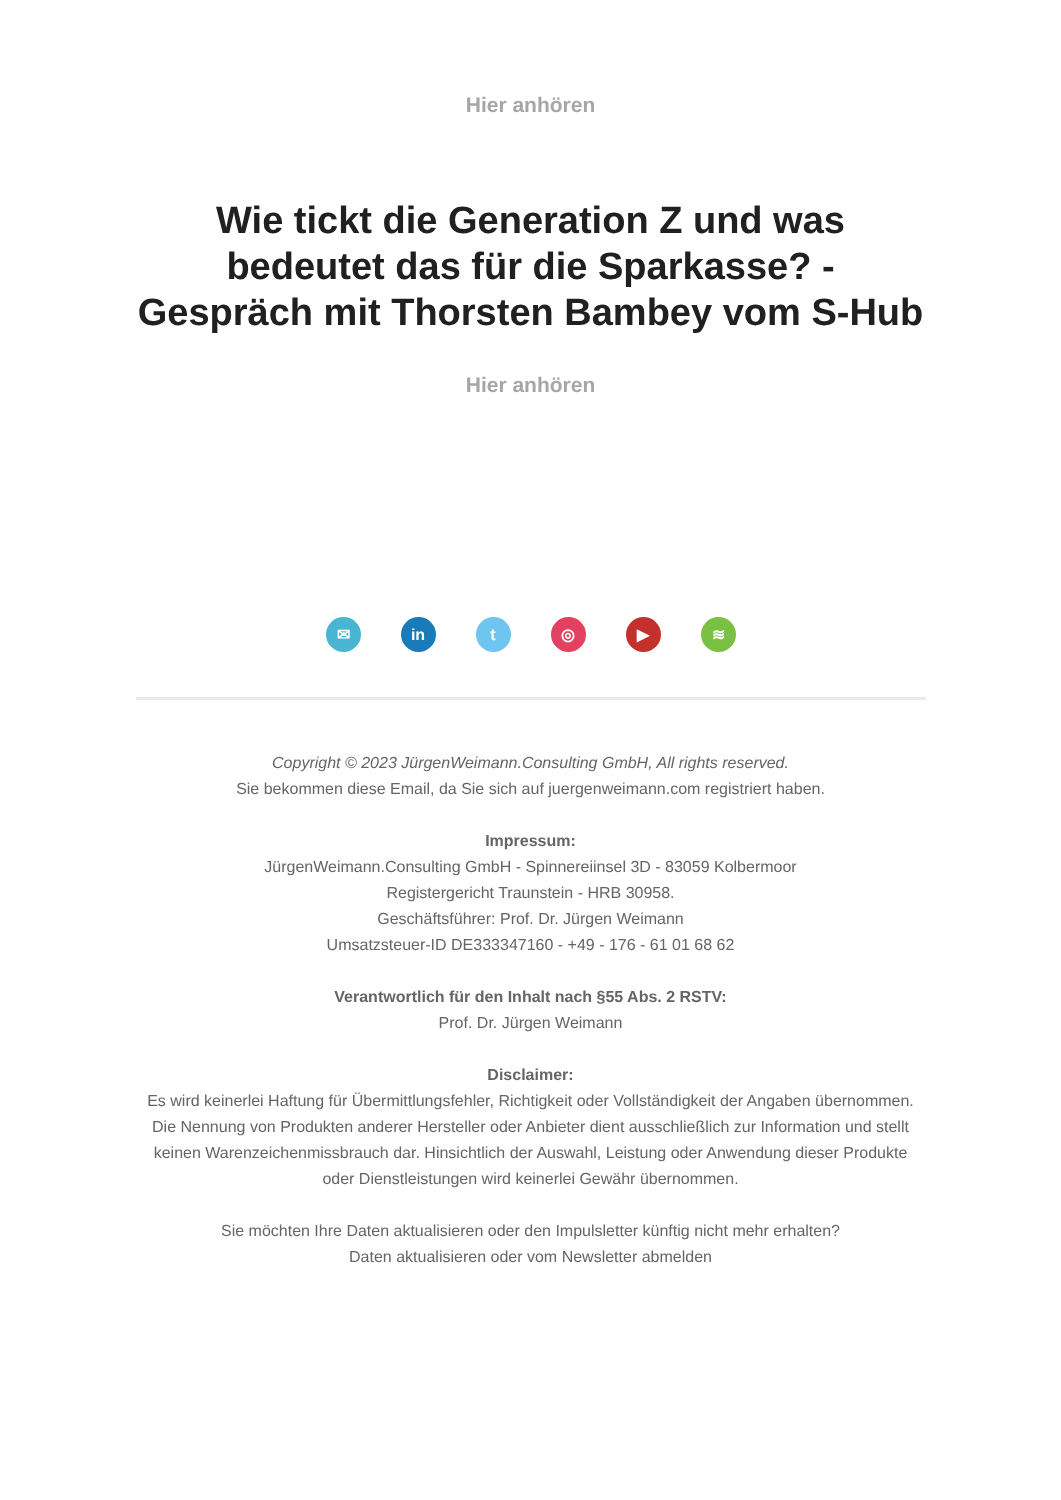Hier anhören
Wie tickt die Generation Z und was bedeutet das für die Sparkasse? - Gespräch mit Thorsten Bambey vom S-Hub
Hier anhören
✉ in t ◎ ▶ ≋
Copyright © 2023 JürgenWeimann.Consulting GmbH, All rights reserved.
Sie bekommen diese Email, da Sie sich auf juergenweimann.com registriert haben.
Impressum:
JürgenWeimann.Consulting GmbH - Spinnereiinsel 3D - 83059 Kolbermoor
Registergericht Traunstein - HRB 30958.
Geschäftsführer: Prof. Dr. Jürgen Weimann
Umsatzsteuer-ID DE333347160 - +49 - 176 - 61 01 68 62
Verantwortlich für den Inhalt nach §55 Abs. 2 RSTV:
Prof. Dr. Jürgen Weimann
Disclaimer:
Es wird keinerlei Haftung für Übermittlungsfehler, Richtigkeit oder Vollständigkeit der Angaben übernommen. Die Nennung von Produkten anderer Hersteller oder Anbieter dient ausschließlich zur Information und stellt keinen Warenzeichenmissbrauch dar. Hinsichtlich der Auswahl, Leistung oder Anwendung dieser Produkte oder Dienstleistungen wird keinerlei Gewähr übernommen.
Sie möchten Ihre Daten aktualisieren oder den Impulsletter künftig nicht mehr erhalten?
Daten aktualisieren oder vom Newsletter abmelden